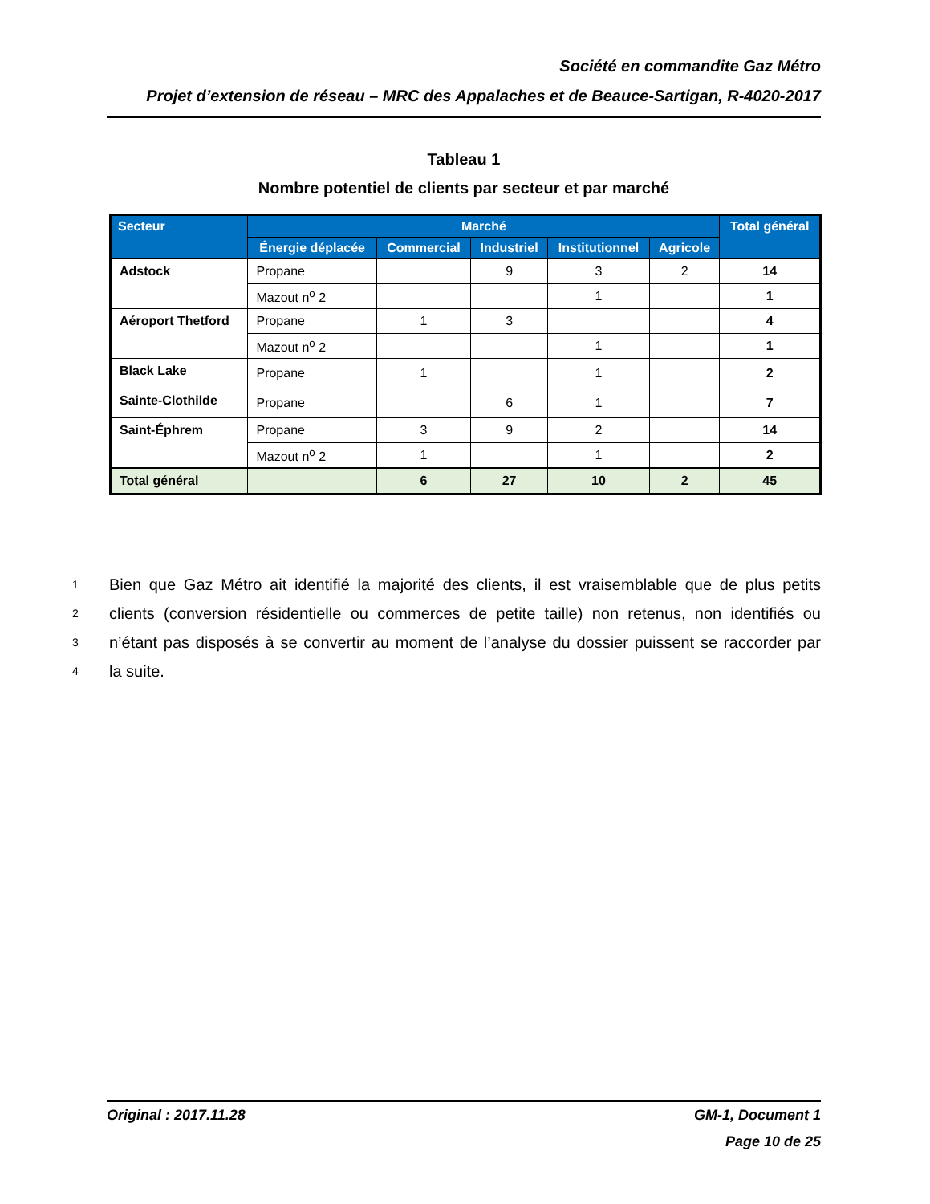Société en commandite Gaz Métro
Projet d’extension de réseau – MRC des Appalaches et de Beauce-Sartigan, R-4020-2017
Tableau 1
Nombre potentiel de clients par secteur et par marché
| Secteur | Marché | | | | | Total général |
| --- | --- | --- | --- | --- | --- | --- |
| | Énergie déplacée | Commercial | Industriel | Institutionnel | Agricole | |
| Adstock | Propane | | 9 | 3 | 2 | 14 |
| | Mazout n<sup>o</sup> 2 | | | 1 | | 1 |
| Aéroport Thetford | Propane | 1 | 3 | | | 4 |
| | Mazout n<sup>o</sup> 2 | | | 1 | | 1 |
| Black Lake | Propane | 1 | | 1 | | 2 |
| Sainte-Clothilde | Propane | | 6 | 1 | | 7 |
| Saint-Éphrem | Propane | 3 | 9 | 2 | | 14 |
| | Mazout n<sup>o</sup> 2 | 1 | | 1 | | 2 |
| Total général | | 6 | 27 | 10 | 2 | 45 |
1 Bien que Gaz Métro ait identifié la majorité des clients, il est vraisemblable que de plus petits
2 clients (conversion résidentielle ou commerces de petite taille) non retenus, non identifiés ou
3 n’étant pas disposés à se convertir au moment de l’analyse du dossier puissent se raccorder par
4 la suite.
Original : 2017.11.28 GM-1, Document 1
Page 10 de 25